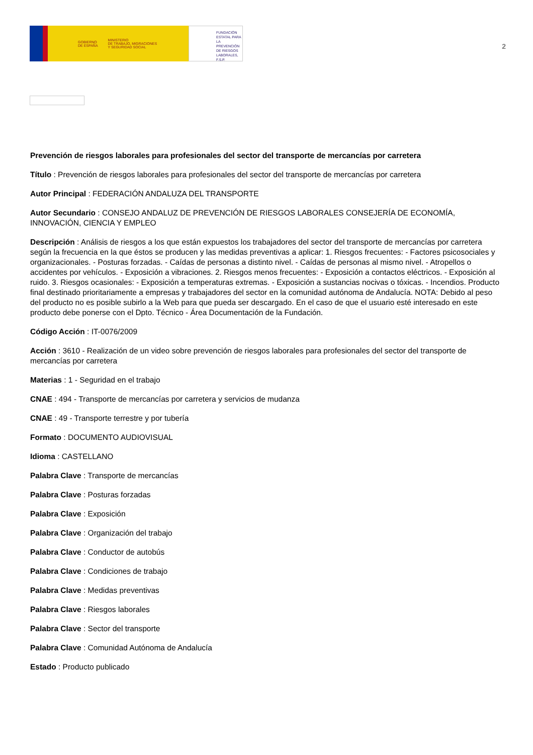GOBIERNO
DE ESPAÑA MINISTERIO
DE TRABAJO, MIGRACIONES
Y SEGURIDAD SOCIAL
FUNDACIÓN
ESTATAL PARA
LA PREVENCIÓN
DE RIESGOS
LABORALES, F.S.P.
2
Prevención de riesgos laborales para profesionales del sector del transporte de mercancías por carretera
Título : Prevención de riesgos laborales para profesionales del sector del transporte de mercancías por carretera
Autor Principal : FEDERACIÓN ANDALUZA DEL TRANSPORTE
Autor Secundario : CONSEJO ANDALUZ DE PREVENCIÓN DE RIESGOS LABORALES CONSEJERÍA DE ECONOMÍA, INNOVACIÓN, CIENCIA Y EMPLEO
Descripción : Análisis de riesgos a los que están expuestos los trabajadores del sector del transporte de mercancías por carretera según la frecuencia en la que éstos se producen y las medidas preventivas a aplicar: 1. Riesgos frecuentes: - Factores psicosociales y organizacionales. - Posturas forzadas. - Caídas de personas a distinto nivel. - Caídas de personas al mismo nivel. - Atropellos o accidentes por vehículos. - Exposición a vibraciones. 2. Riesgos menos frecuentes: - Exposición a contactos eléctricos. - Exposición al ruido. 3. Riesgos ocasionales: - Exposición a temperaturas extremas. - Exposición a sustancias nocivas o tóxicas. - Incendios. Producto final destinado prioritariamente a empresas y trabajadores del sector en la comunidad autónoma de Andalucía. NOTA: Debido al peso del producto no es posible subirlo a la Web para que pueda ser descargado. En el caso de que el usuario esté interesado en este producto debe ponerse con el Dpto. Técnico - Área Documentación de la Fundación.
Código Acción : IT-0076/2009
Acción : 3610 - Realización de un video sobre prevención de riesgos laborales para profesionales del sector del transporte de mercancías por carretera
Materias : 1 - Seguridad en el trabajo
CNAE : 494 - Transporte de mercancías por carretera y servicios de mudanza
CNAE : 49 - Transporte terrestre y por tubería
Formato : DOCUMENTO AUDIOVISUAL
Idioma : CASTELLANO
Palabra Clave : Transporte de mercancías
Palabra Clave : Posturas forzadas
Palabra Clave : Exposición
Palabra Clave : Organización del trabajo
Palabra Clave : Conductor de autobús
Palabra Clave : Condiciones de trabajo
Palabra Clave : Medidas preventivas
Palabra Clave : Riesgos laborales
Palabra Clave : Sector del transporte
Palabra Clave : Comunidad Autónoma de Andalucía
Estado : Producto publicado